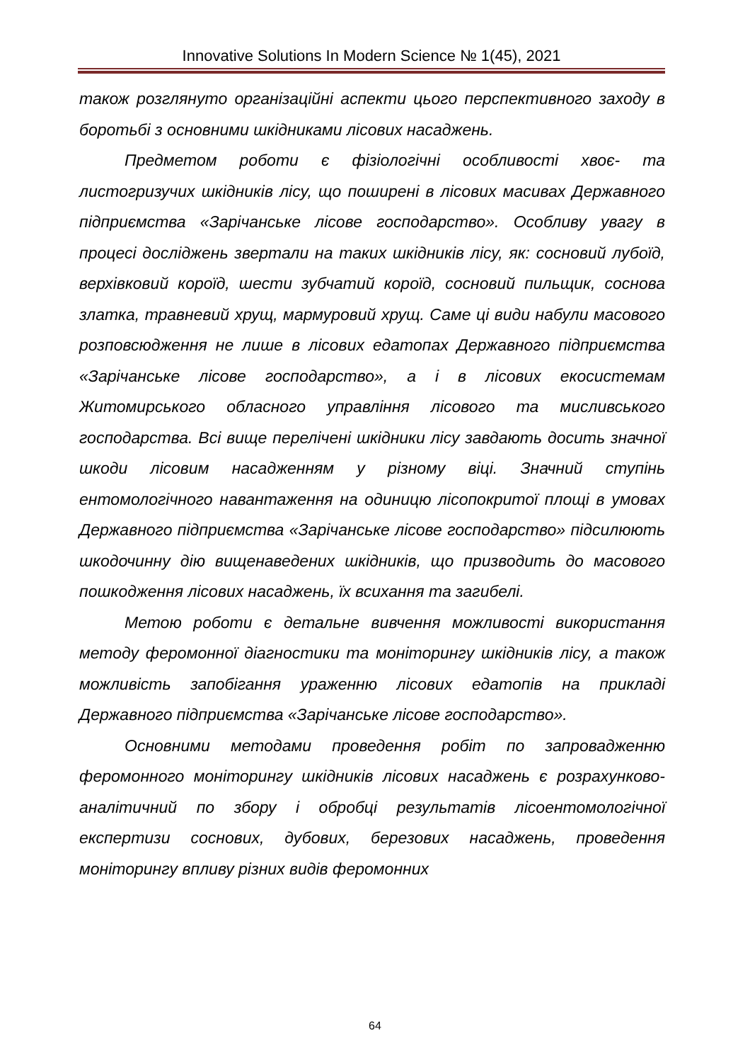Innovative Solutions In Modern Science № 1(45), 2021
також розглянуто організаційні аспекти цього перспективного заходу в боротьбі з основними шкідниками лісових насаджень.
Предметом роботи є фізіологічні особливості хвоє- та листогризучих шкідників лісу, що поширені в лісових масивах Державного підприємства «Зарічанське лісове господарство». Особливу увагу в процесі досліджень звертали на таких шкідників лісу, як: сосновий лубоїд, верхівковий короїд, шести зубчатий короїд, сосновий пильщик, соснова златка, травневий хрущ, мармуровий хрущ. Саме ці види набули масового розповсюдження не лише в лісових едатопах Державного підприємства «Зарічанське лісове господарство», а і в лісових екосистемам Житомирського обласного управління лісового та мисливського господарства. Всі вище перелічені шкідники лісу завдають досить значної шкоди лісовим насадженням у різному віці. Значний ступінь ентомологічного навантаження на одиницю лісопокритої площі в умовах Державного підприємства «Зарічанське лісове господарство» підсилюють шкодочинну дію вищенаведених шкідників, що призводить до масового пошкодження лісових насаджень, їх всихання та загибелі.
Метою роботи є детальне вивчення можливості використання методу феромонної діагностики та моніторингу шкідників лісу, а також можливість запобігання ураженню лісових едатопів на прикладі Державного підприємства «Зарічанське лісове господарство».
Основними методами проведення робіт по запровадженню феромонного моніторингу шкідників лісових насаджень є розрахунково-аналітичний по збору і обробці результатів лісоентомологічної експертизи соснових, дубових, березових насаджень, проведення моніторингу впливу різних видів феромонних
64